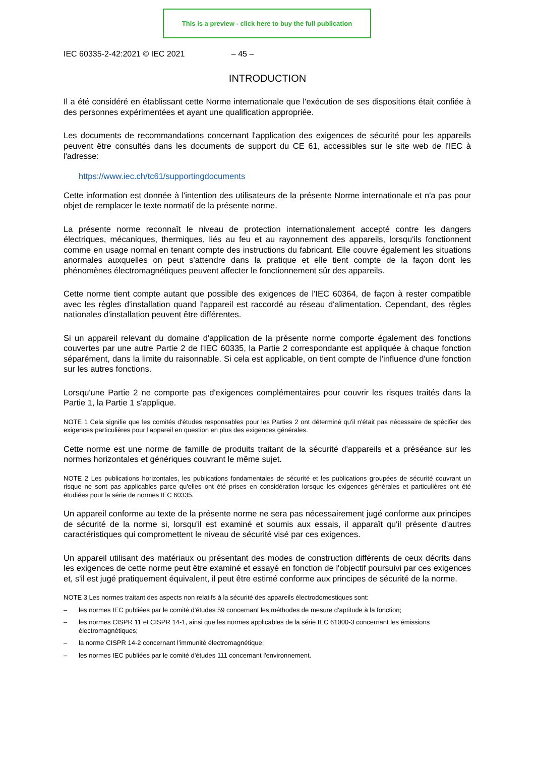This is a preview - click here to buy the full publication
IEC 60335-2-42:2021 © IEC 2021 – 45 –
INTRODUCTION
Il a été considéré en établissant cette Norme internationale que l'exécution de ses dispositions était confiée à des personnes expérimentées et ayant une qualification appropriée.
Les documents de recommandations concernant l'application des exigences de sécurité pour les appareils peuvent être consultés dans les documents de support du CE 61, accessibles sur le site web de l'IEC à l'adresse:
https://www.iec.ch/tc61/supportingdocuments
Cette information est donnée à l'intention des utilisateurs de la présente Norme internationale et n'a pas pour objet de remplacer le texte normatif de la présente norme.
La présente norme reconnaît le niveau de protection internationalement accepté contre les dangers électriques, mécaniques, thermiques, liés au feu et au rayonnement des appareils, lorsqu'ils fonctionnent comme en usage normal en tenant compte des instructions du fabricant. Elle couvre également les situations anormales auxquelles on peut s'attendre dans la pratique et elle tient compte de la façon dont les phénomènes électromagnétiques peuvent affecter le fonctionnement sûr des appareils.
Cette norme tient compte autant que possible des exigences de l'IEC 60364, de façon à rester compatible avec les règles d'installation quand l'appareil est raccordé au réseau d'alimentation. Cependant, des règles nationales d'installation peuvent être différentes.
Si un appareil relevant du domaine d'application de la présente norme comporte également des fonctions couvertes par une autre Partie 2 de l'IEC 60335, la Partie 2 correspondante est appliquée à chaque fonction séparément, dans la limite du raisonnable. Si cela est applicable, on tient compte de l'influence d'une fonction sur les autres fonctions.
Lorsqu'une Partie 2 ne comporte pas d'exigences complémentaires pour couvrir les risques traités dans la Partie 1, la Partie 1 s'applique.
NOTE 1 Cela signifie que les comités d'études responsables pour les Parties 2 ont déterminé qu'il n'était pas nécessaire de spécifier des exigences particulières pour l'appareil en question en plus des exigences générales.
Cette norme est une norme de famille de produits traitant de la sécurité d'appareils et a préséance sur les normes horizontales et génériques couvrant le même sujet.
NOTE 2 Les publications horizontales, les publications fondamentales de sécurité et les publications groupées de sécurité couvrant un risque ne sont pas applicables parce qu'elles ont été prises en considération lorsque les exigences générales et particulières ont été étudiées pour la série de normes IEC 60335.
Un appareil conforme au texte de la présente norme ne sera pas nécessairement jugé conforme aux principes de sécurité de la norme si, lorsqu'il est examiné et soumis aux essais, il apparaît qu'il présente d'autres caractéristiques qui compromettent le niveau de sécurité visé par ces exigences.
Un appareil utilisant des matériaux ou présentant des modes de construction différents de ceux décrits dans les exigences de cette norme peut être examiné et essayé en fonction de l'objectif poursuivi par ces exigences et, s'il est jugé pratiquement équivalent, il peut être estimé conforme aux principes de sécurité de la norme.
NOTE 3 Les normes traitant des aspects non relatifs à la sécurité des appareils électrodomestiques sont:
– les normes IEC publiées par le comité d'études 59 concernant les méthodes de mesure d'aptitude à la fonction;
– les normes CISPR 11 et CISPR 14-1, ainsi que les normes applicables de la série IEC 61000-3 concernant les émissions électromagnétiques;
– la norme CISPR 14-2 concernant l'immunité électromagnétique;
– les normes IEC publiées par le comité d'études 111 concernant l'environnement.